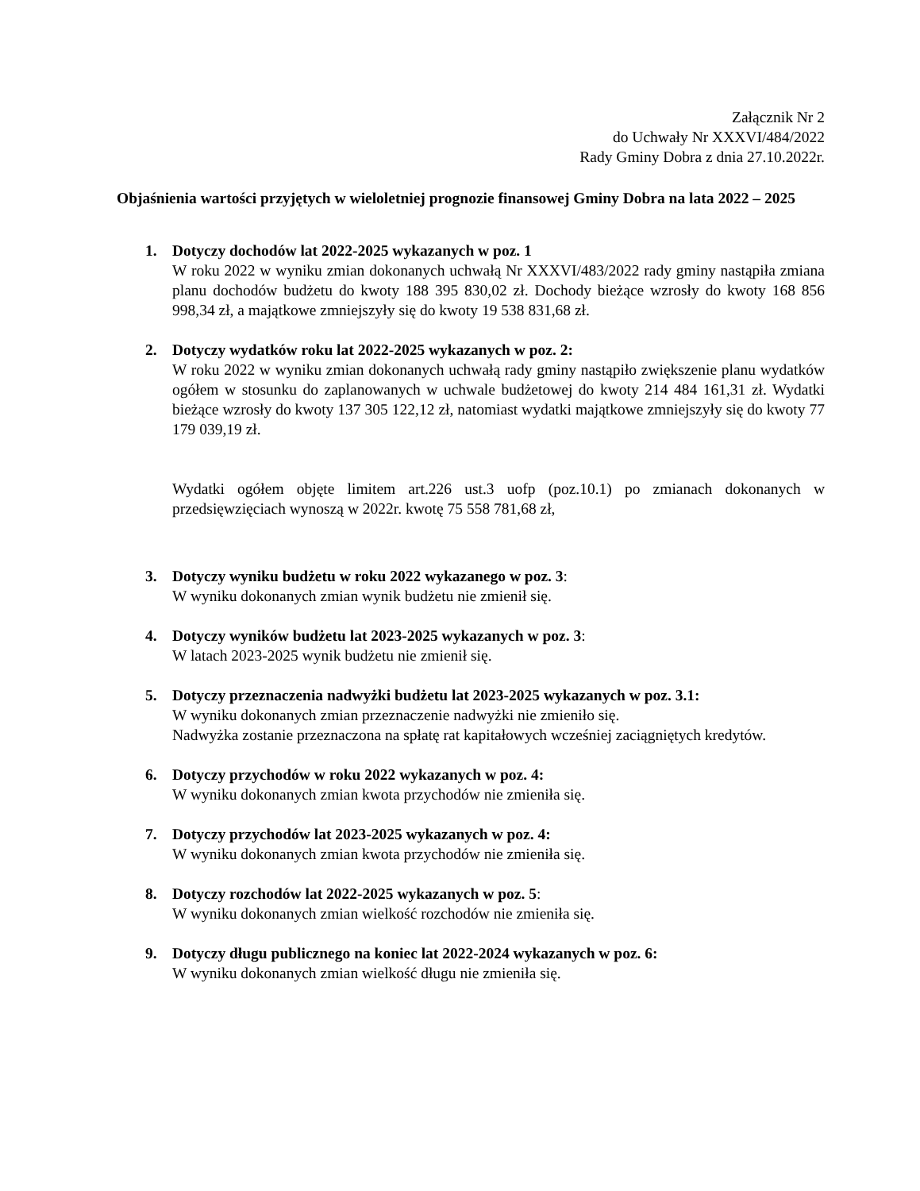Załącznik Nr 2
do Uchwały Nr XXXVI/484/2022
Rady Gminy Dobra z dnia 27.10.2022r.
Objaśnienia wartości przyjętych w wieloletniej prognozie finansowej Gminy Dobra na lata 2022 – 2025
1. Dotyczy dochodów lat 2022-2025 wykazanych w poz. 1
W roku 2022 w wyniku zmian dokonanych uchwałą Nr XXXVI/483/2022 rady gminy nastąpiła zmiana planu dochodów budżetu do kwoty 188 395 830,02 zł. Dochody bieżące wzrosły do kwoty 168 856 998,34 zł, a majątkowe zmniejszyły się do kwoty 19 538 831,68 zł.
2. Dotyczy wydatków roku lat 2022-2025 wykazanych w poz. 2:
W roku 2022 w wyniku zmian dokonanych uchwałą rady gminy nastąpiło zwiększenie planu wydatków ogółem w stosunku do zaplanowanych w uchwale budżetowej do kwoty 214 484 161,31 zł. Wydatki bieżące wzrosły do kwoty 137 305 122,12 zł, natomiast wydatki majątkowe zmniejszyły się do kwoty 77 179 039,19 zł.
Wydatki ogółem objęte limitem art.226 ust.3 uofp (poz.10.1) po zmianach dokonanych w przedsięwzięciach wynoszą w 2022r. kwotę 75 558 781,68 zł,
3. Dotyczy wyniku budżetu w roku 2022 wykazanego w poz. 3:
W wyniku dokonanych zmian wynik budżetu nie zmienił się.
4. Dotyczy wyników budżetu lat 2023-2025 wykazanych w poz. 3:
W latach 2023-2025 wynik budżetu nie zmienił się.
5. Dotyczy przeznaczenia nadwyżki budżetu lat 2023-2025 wykazanych w poz. 3.1:
W wyniku dokonanych zmian przeznaczenie nadwyżki nie zmieniło się.
Nadwyżka zostanie przeznaczona na spłatę rat kapitałowych wcześniej zaciągniętych kredytów.
6. Dotyczy przychodów w roku 2022 wykazanych w poz. 4:
W wyniku dokonanych zmian kwota przychodów nie zmieniła się.
7. Dotyczy przychodów lat 2023-2025 wykazanych w poz. 4:
W wyniku dokonanych zmian kwota przychodów nie zmieniła się.
8. Dotyczy rozchodów lat 2022-2025 wykazanych w poz. 5:
W wyniku dokonanych zmian wielkość rozchodów nie zmieniła się.
9. Dotyczy długu publicznego na koniec lat 2022-2024 wykazanych w poz. 6:
W wyniku dokonanych zmian wielkość długu nie zmieniła się.